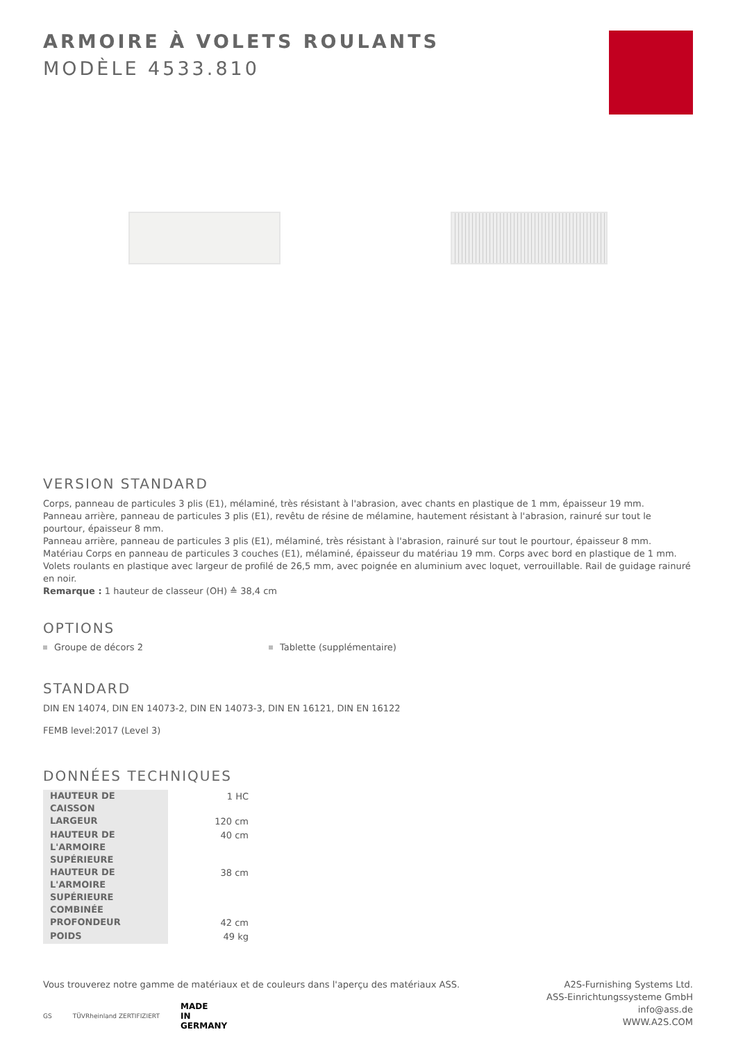ARMOIRE À VOLETS ROULANTS
MODÈLE 4533.810
VERSION STANDARD
Corps, panneau de particules 3 plis (E1), mélaminé, très résistant à l'abrasion, avec chants en plastique de 1 mm, épaisseur 19 mm.
Panneau arrière, panneau de particules 3 plis (E1), revêtu de résine de mélamine, hautement résistant à l'abrasion, rainuré sur tout le pourtour, épaisseur 8 mm.
Panneau arrière, panneau de particules 3 plis (E1), mélaminé, très résistant à l'abrasion, rainuré sur tout le pourtour, épaisseur 8 mm.
Matériau Corps en panneau de particules 3 couches (E1), mélaminé, épaisseur du matériau 19 mm. Corps avec bord en plastique de 1 mm. Volets roulants en plastique avec largeur de profilé de 26,5 mm, avec poignée en aluminium avec loquet, verrouillable. Rail de guidage rainuré en noir.
Remarque : 1 hauteur de classeur (OH) ≙ 38,4 cm
OPTIONS
Groupe de décors 2 Tablette (supplémentaire)
STANDARD
DIN EN 14074, DIN EN 14073-2, DIN EN 14073-3, DIN EN 16121, DIN EN 16122
FEMB level:2017 (Level 3)
DONNÉES TECHNIQUES
| HAUTEUR DE CAISSON | 1 HC |
| LARGEUR | 120 cm |
| HAUTEUR DE L'ARMOIRE SUPÉRIEURE | 40 cm |
| HAUTEUR DE L'ARMOIRE SUPÉRIEURE COMBINÉE | 38 cm |
| PROFONDEUR | 42 cm |
| POIDS | 49 kg |
Vous trouverez notre gamme de matériaux et de couleurs dans l'aperçu des matériaux ASS.
GS TÜVRheinland ZERTIFIZIERT MADE
IN
GERMANY
A2S-Furnishing Systems Ltd.
ASS-Einrichtungssysteme GmbH
info@ass.de
WWW.A2S.COM